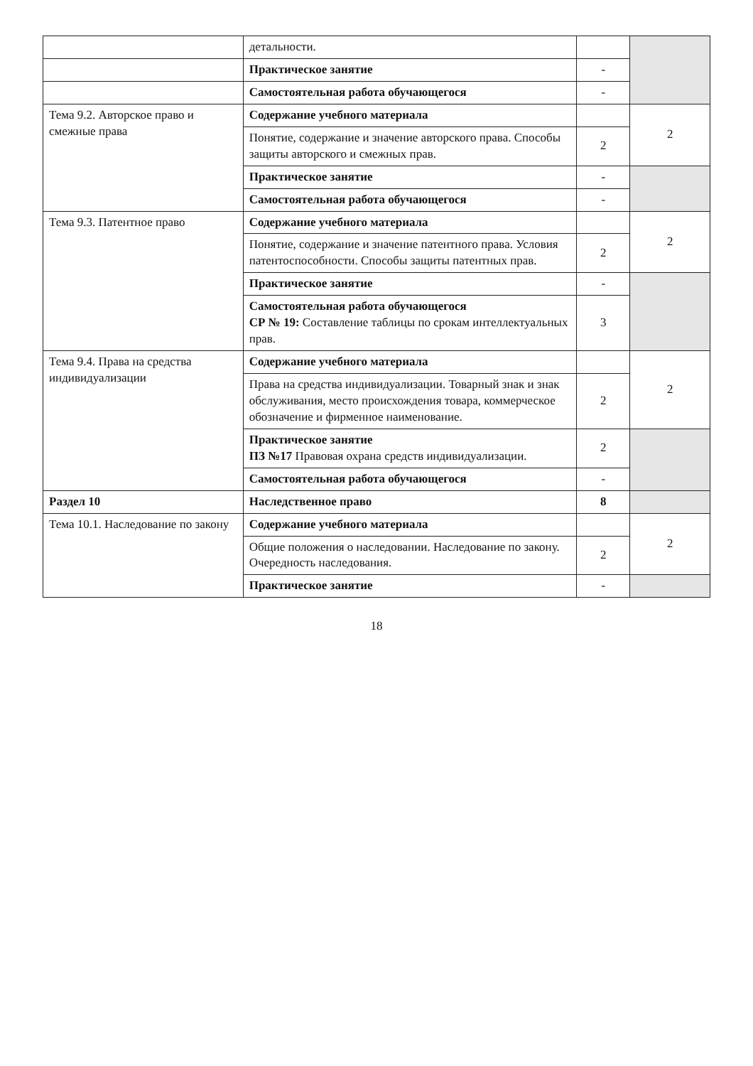| | детальности. | | |
| | Практическое занятие | - | |
| | Самостоятельная работа обучающегося | - | |
| Тема 9.2. Авторское право и смежные права | Содержание учебного материала | | 2 |
| | Понятие, содержание и значение авторского права. Способы защиты авторского и смежных прав. | 2 | |
| | Практическое занятие | - | |
| | Самостоятельная работа обучающегося | - | |
| Тема 9.3. Патентное право | Содержание учебного материала | | 2 |
| | Понятие, содержание и значение патентного права. Условия патентоспособности. Способы защиты патентных прав. | 2 | |
| | Практическое занятие | - | |
| | Самостоятельная работа обучающегося СР № 19: Составление таблицы по срокам интеллектуальных прав. | 3 | |
| Тема 9.4. Права на средства индивидуализации | Содержание учебного материала | | 2 |
| | Права на средства индивидуализации. Товарный знак и знак обслуживания, место происхождения товара, коммерческое обозначение и фирменное наименование. | 2 | |
| | Практическое занятие ПЗ №17 Правовая охрана средств индивидуализации. | 2 | |
| | Самостоятельная работа обучающегося | - | |
| Раздел 10 | Наследственное право | 8 | |
| Тема 10.1. Наследование по закону | Содержание учебного материала | | 2 |
| | Общие положения о наследовании. Наследование по закону. Очередность наследования. | 2 | |
| | Практическое занятие | - | |
18